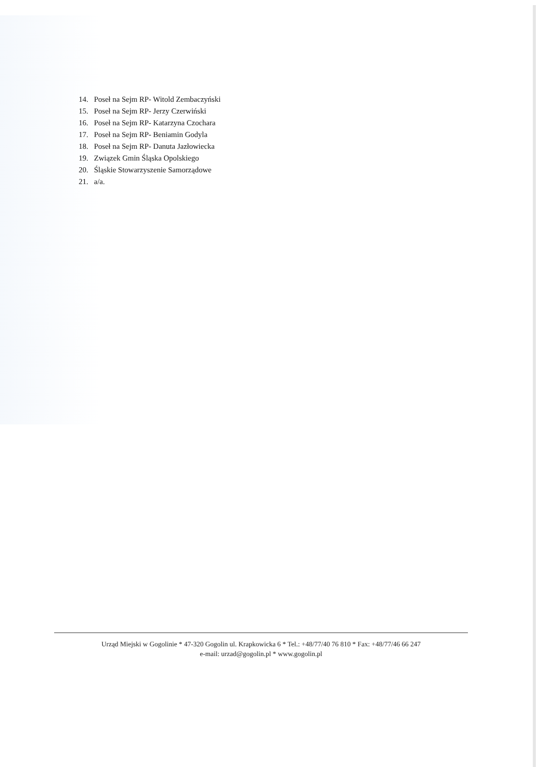14. Poseł na Sejm RP- Witold Zembaczyński
15. Poseł na Sejm RP- Jerzy Czerwiński
16. Poseł na Sejm RP- Katarzyna Czochara
17. Poseł na Sejm RP- Beniamin Godyla
18. Poseł na Sejm RP- Danuta Jazłowiecka
19. Związek Gmin Śląska Opolskiego
20. Śląskie Stowarzyszenie Samorządowe
21. a/a.
Urząd Miejski w Gogolinie * 47-320 Gogolin ul. Krapkowicka 6 * Tel.: +48/77/40 76 810 * Fax: +48/77/46 66 247
e-mail: urzad@gogolin.pl * www.gogolin.pl